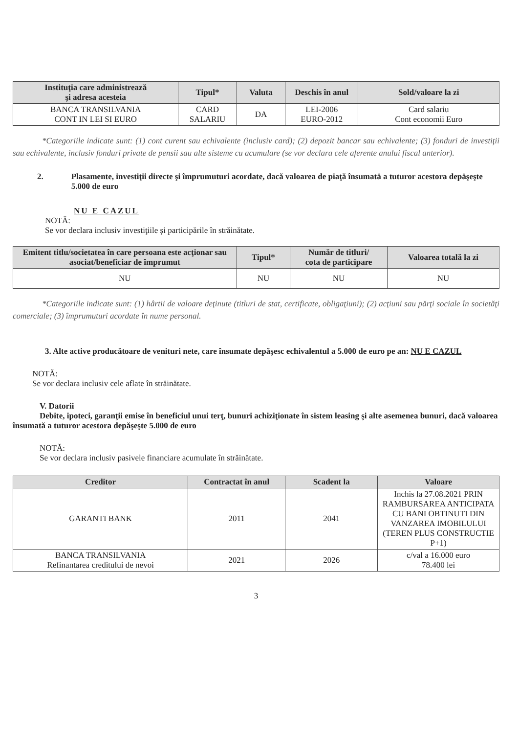| Instituţia care administrează şi adresa acesteia | Tipul* | Valuta | Deschis în anul | Sold/valoare la zi |
| --- | --- | --- | --- | --- |
| BANCA TRANSILVANIA CONT IN LEI SI EURO | CARD SALARIU | DA | LEI-2006 EURO-2012 | Card salariu Cont economii Euro |
*Categoriile indicate sunt: (1) cont curent sau echivalente (inclusiv card); (2) depozit bancar sau echivalente; (3) fonduri de investiţii sau echivalente, inclusiv fonduri private de pensii sau alte sisteme cu acumulare (se vor declara cele aferente anului fiscal anterior).
2. Plasamente, investiţii directe şi împrumuturi acordate, dacă valoarea de piaţă însumată a tuturor acestora depăşeşte 5.000 de euro
NU E CAZUL
NOTĂ:
Se vor declara inclusiv investiţiile şi participările în străinătate.
| Emitent titlu/societatea în care persoana este acţionar sau asociat/beneficiar de împrumut | Tipul* | Număr de titluri/ cota de participare | Valoarea totală la zi |
| --- | --- | --- | --- |
| NU | NU | NU | NU |
*Categoriile indicate sunt: (1) hârtii de valoare deţinute (titluri de stat, certificate, obligaţiuni); (2) acţiuni sau părţi sociale în societăţi comerciale; (3) împrumuturi acordate în nume personal.
3. Alte active producătoare de venituri nete, care însumate depăşesc echivalentul a 5.000 de euro pe an: NU E CAZUL
NOTĂ:
Se vor declara inclusiv cele aflate în străinătate.
V. Datorii
Debite, ipoteci, garanţii emise în beneficiul unui terţ, bunuri achiziţionate în sistem leasing şi alte asemenea bunuri, dacă valoarea însumată a tuturor acestora depăşeşte 5.000 de euro
NOTĂ:
Se vor declara inclusiv pasivele financiare acumulate în străinătate.
| Creditor | Contractat în anul | Scadent la | Valoare |
| --- | --- | --- | --- |
| GARANTI BANK | 2011 | 2041 | Inchis la 27.08.2021 PRIN RAMBURSAREA ANTICIPATA CU BANI OBTINUTI DIN VANZAREA IMOBILULUI (TEREN PLUS CONSTRUCTIE P+1) |
| BANCA TRANSILVANIA Refinantarea creditului de nevoi | 2021 | 2026 | c/val a 16.000 euro 78.400 lei |
3